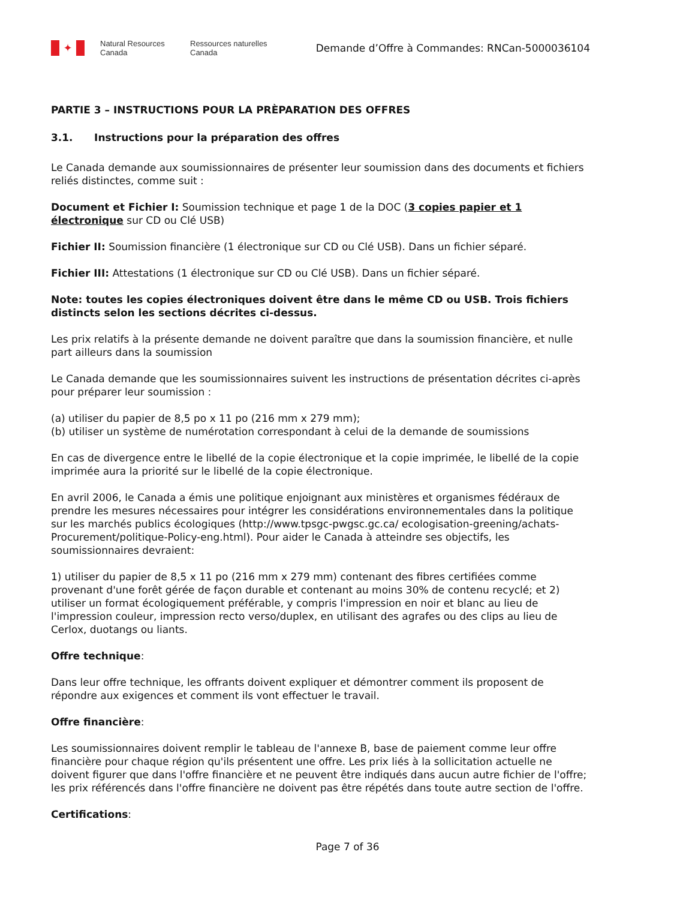✦
Natural Resources
Canada
Ressources naturelles
Canada
Demande d’Offre à Commandes: RNCan-5000036104
PARTIE 3 – INSTRUCTIONS POUR LA PRÈPARATION DES OFFRES
3.1. Instructions pour la préparation des offres
Le Canada demande aux soumissionnaires de présenter leur soumission dans des documents et fichiers reliés distinctes, comme suit :
Document et Fichier I: Soumission technique et page 1 de la DOC (3 copies papier et 1 électronique sur CD ou Clé USB)
Fichier II: Soumission financière (1 électronique sur CD ou Clé USB). Dans un fichier séparé.
Fichier III: Attestations (1 électronique sur CD ou Clé USB). Dans un fichier séparé.
Note: toutes les copies électroniques doivent être dans le même CD ou USB. Trois fichiers distincts selon les sections décrites ci-dessus.
Les prix relatifs à la présente demande ne doivent paraître que dans la soumission financière, et nulle part ailleurs dans la soumission
Le Canada demande que les soumissionnaires suivent les instructions de présentation décrites ci-après pour préparer leur soumission :
(a) utiliser du papier de 8,5 po x 11 po (216 mm x 279 mm);
(b) utiliser un système de numérotation correspondant à celui de la demande de soumissions
En cas de divergence entre le libellé de la copie électronique et la copie imprimée, le libellé de la copie imprimée aura la priorité sur le libellé de la copie électronique.
En avril 2006, le Canada a émis une politique enjoignant aux ministères et organismes fédéraux de prendre les mesures nécessaires pour intégrer les considérations environnementales dans la politique sur les marchés publics écologiques (http://www.tpsgc-pwgsc.gc.ca/ ecologisation-greening/achats-Procurement/politique-Policy-eng.html). Pour aider le Canada à atteindre ses objectifs, les soumissionnaires devraient:
1) utiliser du papier de 8,5 x 11 po (216 mm x 279 mm) contenant des fibres certifiées comme provenant d'une forêt gérée de façon durable et contenant au moins 30% de contenu recyclé; et 2) utiliser un format écologiquement préférable, y compris l'impression en noir et blanc au lieu de l'impression couleur, impression recto verso/duplex, en utilisant des agrafes ou des clips au lieu de Cerlox, duotangs ou liants.
Offre technique:
Dans leur offre technique, les offrants doivent expliquer et démontrer comment ils proposent de répondre aux exigences et comment ils vont effectuer le travail.
Offre financière:
Les soumissionnaires doivent remplir le tableau de l'annexe B, base de paiement comme leur offre financière pour chaque région qu'ils présentent une offre. Les prix liés à la sollicitation actuelle ne doivent figurer que dans l'offre financière et ne peuvent être indiqués dans aucun autre fichier de l'offre; les prix référencés dans l'offre financière ne doivent pas être répétés dans toute autre section de l'offre.
Certifications:
Page 7 of 36